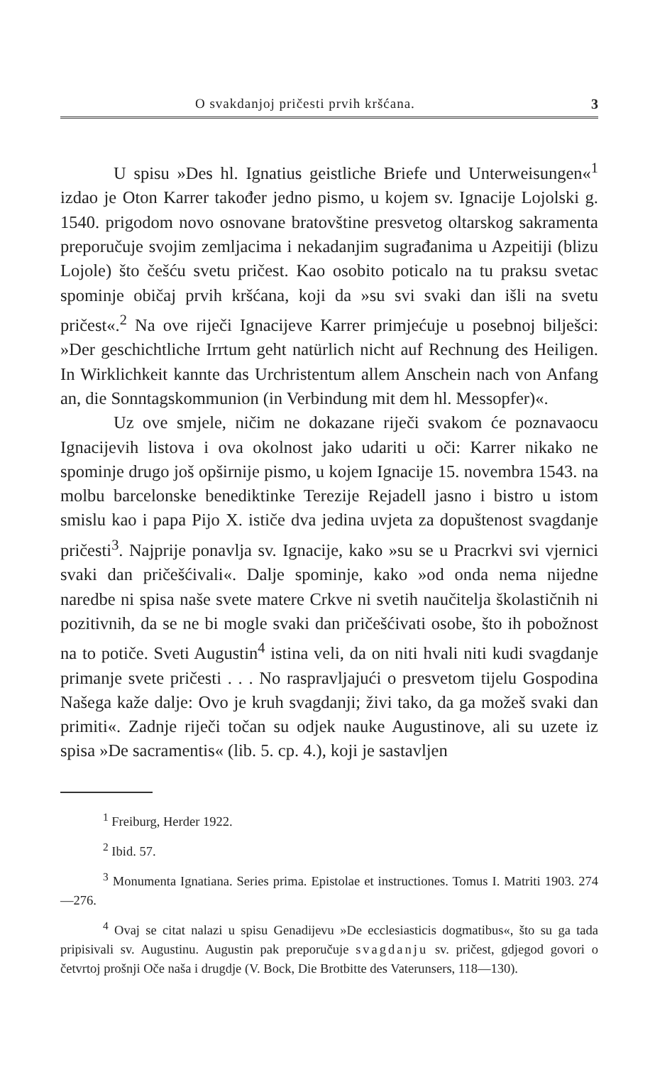O svakdanjoj pričesti prvih kršćana. 3
U spisu »Des hl. Ignatius geistliche Briefe und Unterweisungen«<sup>1</sup> izdao je Oton Karrer također jedno pismo, u kojem sv. Ignacije Lojolski g. 1540. prigodom novo osnovane bratovštine presvetog oltarskog sakramenta preporučuje svojim zemljacima i nekadanjim sugrađanima u Azpeitiji (blizu Lojole) što češću svetu pričest. Kao osobito poticalo na tu praksu svetac spominje običaj prvih kršćana, koji da »su svi svaki dan išli na svetu pričest«.<sup>2</sup> Na ove riječi Ignacijeve Karrer primjećuje u posebnoj bilješci: »Der geschichtliche Irrtum geht natürlich nicht auf Rechnung des Heiligen. In Wirklichkeit kannte das Urchristentum allem Anschein nach von Anfang an, die Sonntagskommunion (in Verbindung mit dem hl. Messopfer)«.
Uz ove smjele, ničim ne dokazane riječi svakom će poznavaocu Ignacijevih listova i ova okolnost jako udariti u oči: Karrer nikako ne spominje drugo još opširnije pismo, u kojem Ignacije 15. novembra 1543. na molbu barcelonske benediktinke Terezije Rejadell jasno i bistro u istom smislu kao i papa Pijo X. ističe dva jedina uvjeta za dopuštenost svagdanje pričesti<sup>3</sup>. Najprije ponavlja sv. Ignacije, kako »su se u Pracrkvi svi vjernici svaki dan pričešćivali«. Dalje spominje, kako »od onda nema nijedne naredbe ni spisa naše svete matere Crkve ni svetih naučitelja školastičnih ni pozitivnih, da se ne bi mogle svaki dan pričešćivati osobe, što ih pobožnost na to potiče. Sveti Augustin<sup>4</sup> istina veli, da on niti hvali niti kudi svagdanje primanje svete pričesti . . . No raspravljajući o presvetom tijelu Gospodina Našega kaže dalje: Ovo je kruh svagdanji; živi tako, da ga možeš svaki dan primiti«. Zadnje riječi točan su odjek nauke Augustinove, ali su uzete iz spisa »De sacramentis« (lib. 5. cp. 4.), koji je sastavljen
<sup>1</sup> Freiburg, Herder 1922.
<sup>2</sup> Ibid. 57.
<sup>3</sup> Monumenta Ignatiana. Series prima. Epistolae et instructiones. Tomus I. Matriti 1903. 274—276.
<sup>4</sup> Ovaj se citat nalazi u spisu Genadijevu »De ecclesiasticis dogmatibus«, što su ga tada pripisivali sv. Augustinu. Augustin pak preporučuje svagdanju sv. pričest, gdjegod govori o četvrtoj prošnji Oče naša i drugdje (V. Bock, Die Brotbitte des Vaterunsers, 118—130).